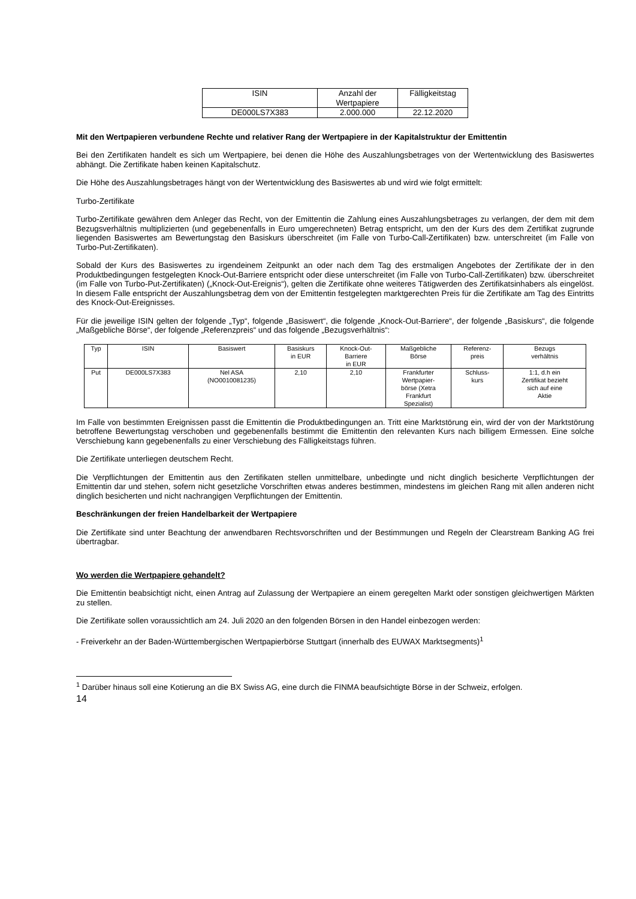| ISIN | Anzahl der Wertpapiere | Fälligkeitstag |
| --- | --- | --- |
| DE000LS7X383 | 2.000.000 | 22.12.2020 |
Mit den Wertpapieren verbundene Rechte und relativer Rang der Wertpapiere in der Kapitalstruktur der Emittentin
Bei den Zertifikaten handelt es sich um Wertpapiere, bei denen die Höhe des Auszahlungsbetrages von der Wertentwicklung des Basiswertes abhängt. Die Zertifikate haben keinen Kapitalschutz.
Die Höhe des Auszahlungsbetrages hängt von der Wertentwicklung des Basiswertes ab und wird wie folgt ermittelt:
Turbo-Zertifikate
Turbo-Zertifikate gewähren dem Anleger das Recht, von der Emittentin die Zahlung eines Auszahlungsbetrages zu verlangen, der dem mit dem Bezugsverhältnis multiplizierten (und gegebenenfalls in Euro umgerechneten) Betrag entspricht, um den der Kurs des dem Zertifikat zugrunde liegenden Basiswertes am Bewertungstag den Basiskurs überschreitet (im Falle von Turbo-Call-Zertifikaten) bzw. unterschreitet (im Falle von Turbo-Put-Zertifikaten).
Sobald der Kurs des Basiswertes zu irgendeinem Zeitpunkt an oder nach dem Tag des erstmaligen Angebotes der Zertifikate der in den Produktbedingungen festgelegten Knock-Out-Barriere entspricht oder diese unterschreitet (im Falle von Turbo-Call-Zertifikaten) bzw. überschreitet (im Falle von Turbo-Put-Zertifikaten) („Knock-Out-Ereignis“), gelten die Zertifikate ohne weiteres Tätigwerden des Zertifikatsinhabers als eingelöst. In diesem Falle entspricht der Auszahlungsbetrag dem von der Emittentin festgelegten marktgerechten Preis für die Zertifikate am Tag des Eintritts des Knock-Out-Ereignisses.
Für die jeweilige ISIN gelten der folgende „Typ“, folgende „Basiswert“, die folgende „Knock-Out-Barriere“, der folgende „Basiskurs“, die folgende „Maßgebliche Börse“, der folgende „Referenzpreis“ und das folgende „Bezugsverhältnis“:
| Typ | ISIN | Basiswert | Basiskurs in EUR | Knock-Out- Barriere in EUR | Maßgebliche Börse | Referenz- preis | Bezugs verhältnis |
| --- | --- | --- | --- | --- | --- | --- | --- |
| Put | DE000LS7X383 | Nel ASA (NO0010081235) | 2,10 | 2,10 | Frankfurter Wertpapier- börse (Xetra Frankfurt Spezialist) | Schluss- kurs | 1:1, d.h ein Zertifikat bezieht sich auf eine Aktie |
Im Falle von bestimmten Ereignissen passt die Emittentin die Produktbedingungen an. Tritt eine Marktstörung ein, wird der von der Marktstörung betroffene Bewertungstag verschoben und gegebenenfalls bestimmt die Emittentin den relevanten Kurs nach billigem Ermessen. Eine solche Verschiebung kann gegebenenfalls zu einer Verschiebung des Fälligkeitstags führen.
Die Zertifikate unterliegen deutschem Recht.
Die Verpflichtungen der Emittentin aus den Zertifikaten stellen unmittelbare, unbedingte und nicht dinglich besicherte Verpflichtungen der Emittentin dar und stehen, sofern nicht gesetzliche Vorschriften etwas anderes bestimmen, mindestens im gleichen Rang mit allen anderen nicht dinglich besicherten und nicht nachrangigen Verpflichtungen der Emittentin.
Beschränkungen der freien Handelbarkeit der Wertpapiere
Die Zertifikate sind unter Beachtung der anwendbaren Rechtsvorschriften und der Bestimmungen und Regeln der Clearstream Banking AG frei übertragbar.
Wo werden die Wertpapiere gehandelt?
Die Emittentin beabsichtigt nicht, einen Antrag auf Zulassung der Wertpapiere an einem geregelten Markt oder sonstigen gleichwertigen Märkten zu stellen.
Die Zertifikate sollen voraussichtlich am 24. Juli 2020 an den folgenden Börsen in den Handel einbezogen werden:
- Freiverkehr an der Baden-Württembergischen Wertpapierbörse Stuttgart (innerhalb des EUWAX Marktsegments)<sup>1</sup>
<sup>1</sup> Darüber hinaus soll eine Kotierung an die BX Swiss AG, eine durch die FINMA beaufsichtigte Börse in der Schweiz, erfolgen.
14